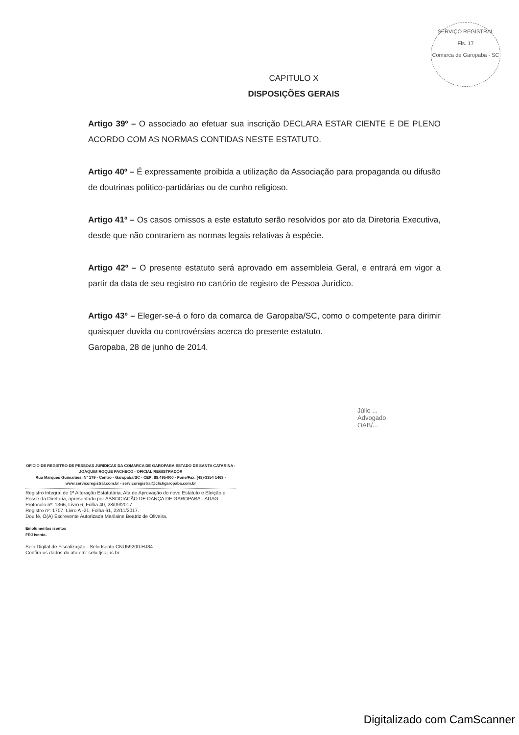SERVIÇO REGISTRAL
Fls. 17
Comarca de Garopaba - SC
CAPITULO X
DISPOSIÇÕES GERAIS
Artigo 39º – O associado ao efetuar sua inscrição DECLARA ESTAR CIENTE E DE PLENO ACORDO COM AS NORMAS CONTIDAS NESTE ESTATUTO.
Artigo 40º – É expressamente proibida a utilização da Associação para propaganda ou difusão de doutrinas político-partidárias ou de cunho religioso.
Artigo 41º – Os casos omissos a este estatuto serão resolvidos por ato da Diretoria Executiva, desde que não contrariem as normas legais relativas à espécie.
Artigo 42º – O presente estatuto será aprovado em assembleia Geral, e entrará em vigor a partir da data de seu registro no cartório de registro de Pessoa Jurídico.
Artigo 43º – Eleger-se-á o foro da comarca de Garopaba/SC, como o competente para dirimir quaisquer duvida ou controvérsias acerca do presente estatuto.
Garopaba, 28 de junho de 2014.
Júlio ...
Advogado
OAB/...
OFICIO DE REGISTRO DE PESSOAS JURIDICAS DA COMARCA DE GAROPABA ESTADO DE SANTA CATARINA - JOAQUIM ROQUE PACHECO - OFICIAL REGISTRADOR
Rua Marques Guimarães, Nº 179 - Centro - Garopaba/SC - CEP: 88.495-000 - Fone/Fax: (48)-3354 1463 - www.servicoregistral.com.br - servicoregistral@clickgaropaba.com.br
Registro Integral de 1ª Alteração Estatutária, Ata de Aprovação do novo Estatuto e Eleição e Posse da Diretoria, apresentado por ASSOCIACÃO DE DANÇA DE GAROPABA - ADAG.
Protocolo nº: 1366, Livro 6, Folha 40, 28/09/2017.
Registro nº: 1707, Livro A -21, Folha 61, 22/11/2017.
Dou fé, O(A) Escrevente Autorizada Marilaine Beatriz de Oliveira.
Emolumentos isentos
FRJ Isento.
Selo Digital de Fiscalização - Selo Isento CNU59200-HJ34
Confira os dados do ato em: selo.tjsc.jus.br
Digitalizado com CamScanner